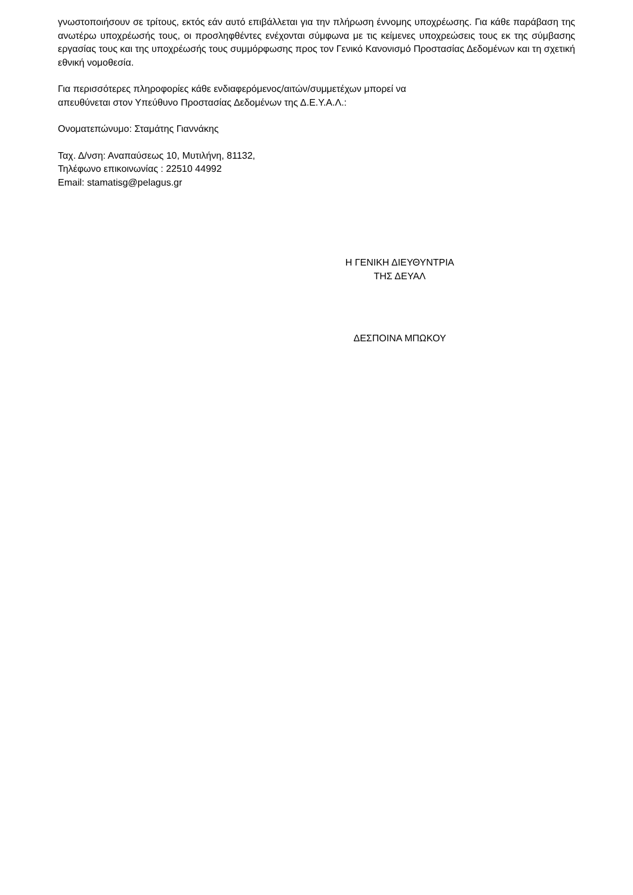γνωστοποιήσουν σε τρίτους, εκτός εάν αυτό επιβάλλεται για την πλήρωση έννομης υποχρέωσης. Για κάθε παράβαση της ανωτέρω υποχρέωσής τους, οι προσληφθέντες ενέχονται σύμφωνα με τις κείμενες υποχρεώσεις τους εκ της σύμβασης εργασίας τους και της υποχρέωσής τους συμμόρφωσης προς τον Γενικό Κανονισμό Προστασίας Δεδομένων και τη σχετική εθνική νομοθεσία.
Για περισσότερες πληροφορίες κάθε ενδιαφερόμενος/αιτών/συμμετέχων μπορεί να
απευθύνεται στον Υπεύθυνο Προστασίας Δεδομένων της Δ.Ε.Υ.Α.Λ.:
Ονοματεπώνυμο: Σταμάτης Γιαννάκης
Ταχ. Δ/νση: Αναπαύσεως 10, Μυτιλήνη, 81132,
Τηλέφωνο επικοινωνίας : 22510 44992
Email: stamatisg@pelagus.gr
Η ΓΕΝΙΚΗ ΔΙΕΥΘΥΝΤΡΙΑ
ΤΗΣ ΔΕΥΑΛ
ΔΕΣΠΟΙΝΑ ΜΠΩΚΟΥ